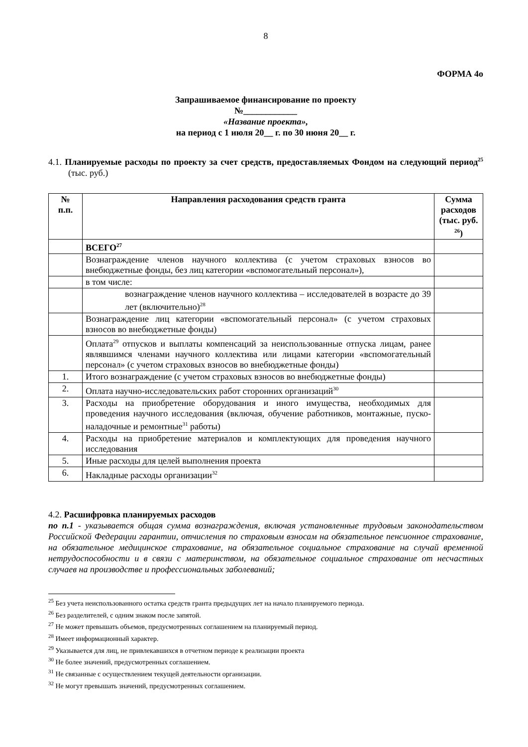8
ФОРМА 4о
Запрашиваемое финансирование по проекту
№____________
«Название проекта»,
на период с 1 июля 20__ г. по 30 июня 20__ г.
4.1. Планируемые расходы по проекту за счет средств, предоставляемых Фондом на следующий период<sup>25</sup> (тыс. руб.)
| № п.п. | Направления расходования средств гранта | Сумма расходов (тыс. руб. <sup>26</sup>) |
| --- | --- | --- |
| | ВСЕГО<sup>27</sup> | |
| | Вознаграждение членов научного коллектива (с учетом страховых взносов во внебюджетные фонды, без лиц категории «вспомогательный персонал»), | |
| | в том числе: | |
| | вознаграждение членов научного коллектива – исследователей в возрасте до 39 лет (включительно)<sup>28</sup> | |
| | Вознаграждение лиц категории «вспомогательный персонал» (с учетом страховых взносов во внебюджетные фонды) | |
| | Оплата<sup>29</sup> отпусков и выплаты компенсаций за неиспользованные отпуска лицам, ранее являвшимся членами научного коллектива или лицами категории «вспомогательный персонал» (с учетом страховых взносов во внебюджетные фонды) | |
| 1. | Итого вознаграждение (с учетом страховых взносов во внебюджетные фонды) | |
| 2. | Оплата научно-исследовательских работ сторонних организаций<sup>30</sup> | |
| 3. | Расходы на приобретение оборудования и иного имущества, необходимых для проведения научного исследования (включая, обучение работников, монтажные, пуско-наладочные и ремонтные<sup>31</sup> работы) | |
| 4. | Расходы на приобретение материалов и комплектующих для проведения научного исследования | |
| 5. | Иные расходы для целей выполнения проекта | |
| 6. | Накладные расходы организации<sup>32</sup> | |
4.2. Расшифровка планируемых расходов
по п.1 - указывается общая сумма вознаграждения, включая установленные трудовым законодательством Российской Федерации гарантии, отчисления по страховым взносам на обязательное пенсионное страхование, на обязательное медицинское страхование, на обязательное социальное страхование на случай временной нетрудоспособности и в связи с материнством, на обязательное социальное страхование от несчастных случаев на производстве и профессиональных заболеваний;
<sup>25</sup> Без учета неиспользованного остатка средств гранта предыдущих лет на начало планируемого периода.
<sup>26</sup> Без разделителей, с одним знаком после запятой.
<sup>27</sup> Не может превышать объемов, предусмотренных соглашением на планируемый период.
<sup>28</sup> Имеет информационный характер.
<sup>29</sup> Указывается для лиц, не привлекавшихся в отчетном периоде к реализации проекта
<sup>30</sup> Не более значений, предусмотренных соглашением.
<sup>31</sup> Не связанные с осуществлением текущей деятельности организации.
<sup>32</sup> Не могут превышать значений, предусмотренных соглашением.